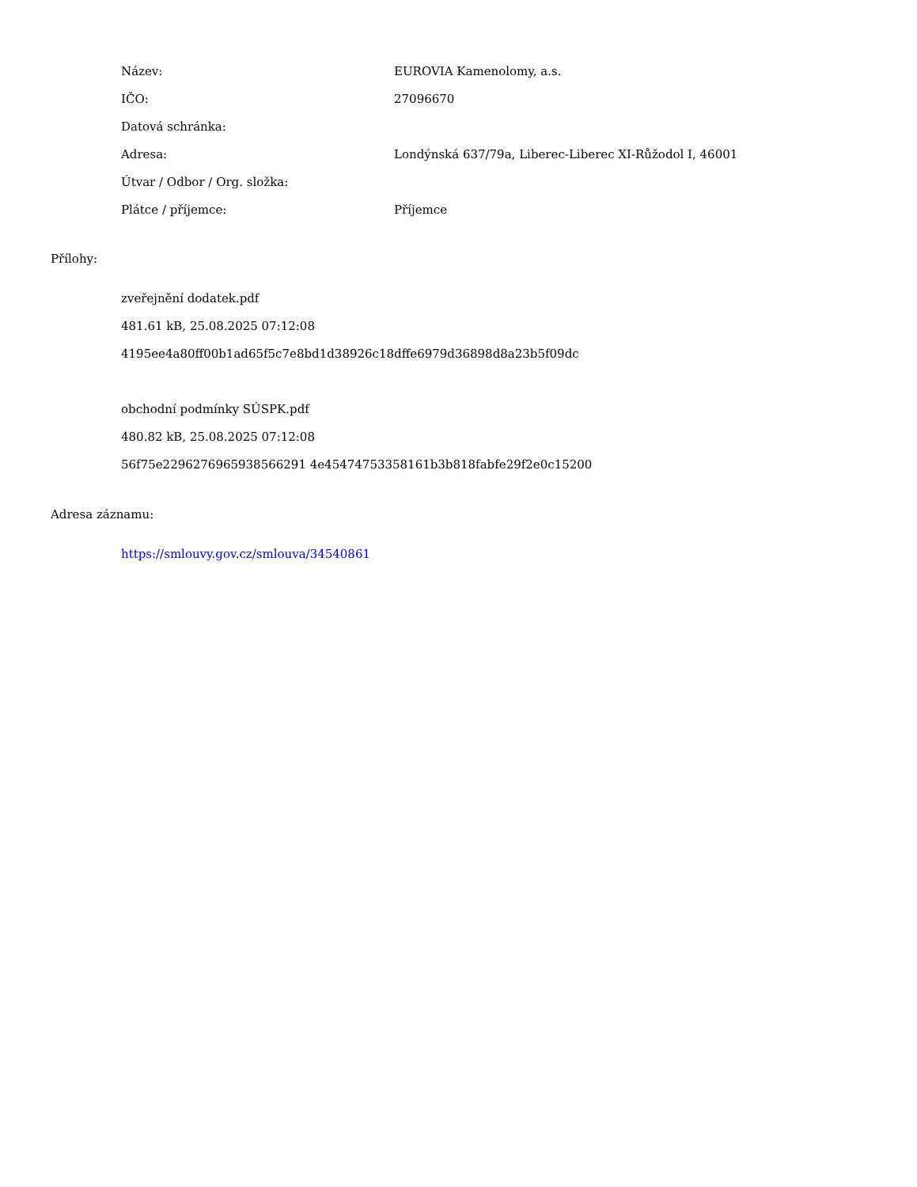| Název: | EUROVIA Kamenolomy, a.s. |
| IČO: | 27096670 |
| Datová schránka: | |
| Adresa: | Londýnská 637/79a, Liberec-Liberec XI-Růžodol I, 46001 |
| Útvar / Odbor / Org. složka: | |
| Plátce / příjemce: | Příjemce |
Přílohy:
zveřejnění dodatek.pdf
481.61 kB, 25.08.2025 07:12:08
4195ee4a80ff00b1ad65f5c7e8bd1d38926c18dffe6979d36898d8a23b5f09dc
obchodní podmínky SÚSPK.pdf
480.82 kB, 25.08.2025 07:12:08
56f75e2296276965938566291 4e45474753358161b3b818fabfe29f2e0c15200
Adresa záznamu:
https://smlouvy.gov.cz/smlouva/34540861